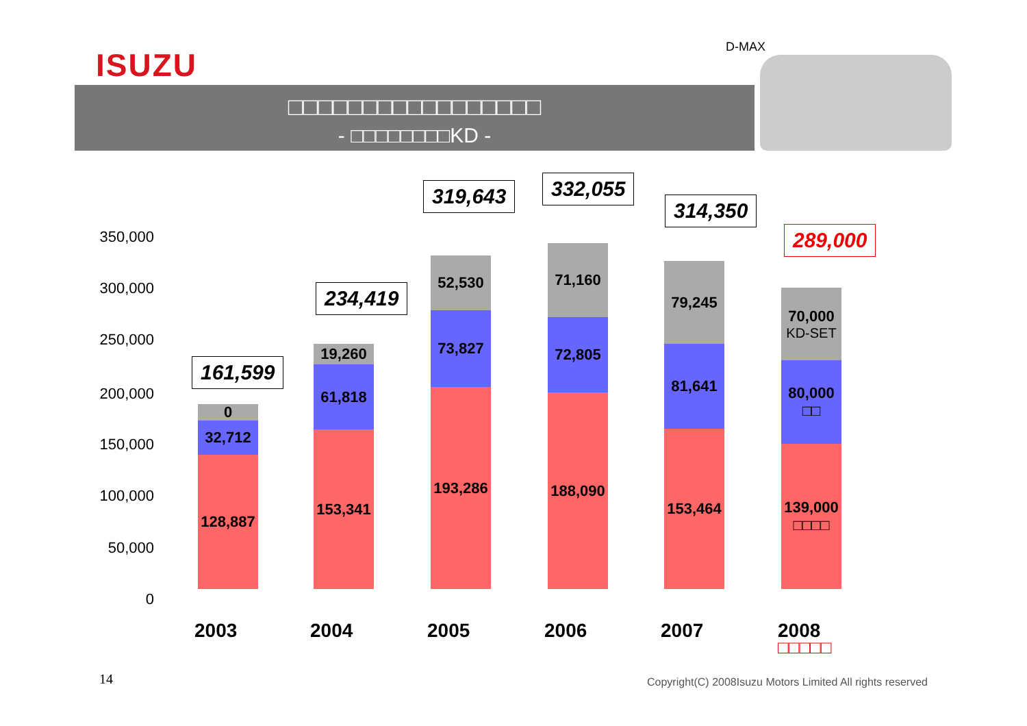ISUZU D-MAX
□□□□□□□□□□□□□□□□□
- □□□□□□□□KD -
350,000
300,000
250,000
200,000
150,000
100,000
50,000
0
161,599
0
32,712
128,887
234,419
19,260
61,818
153,341
319,643
52,530
73,827
193,286
332,055
71,160
72,805
188,090
314,350
79,245
81,641
153,464
289,000
70,000
KD-SET
80,000
□□
139,000
□□□□
2003 2004 2005 2006 2007 2008
□□□□□
14
Copyright(C) 2008Isuzu Motors Limited All rights reserved